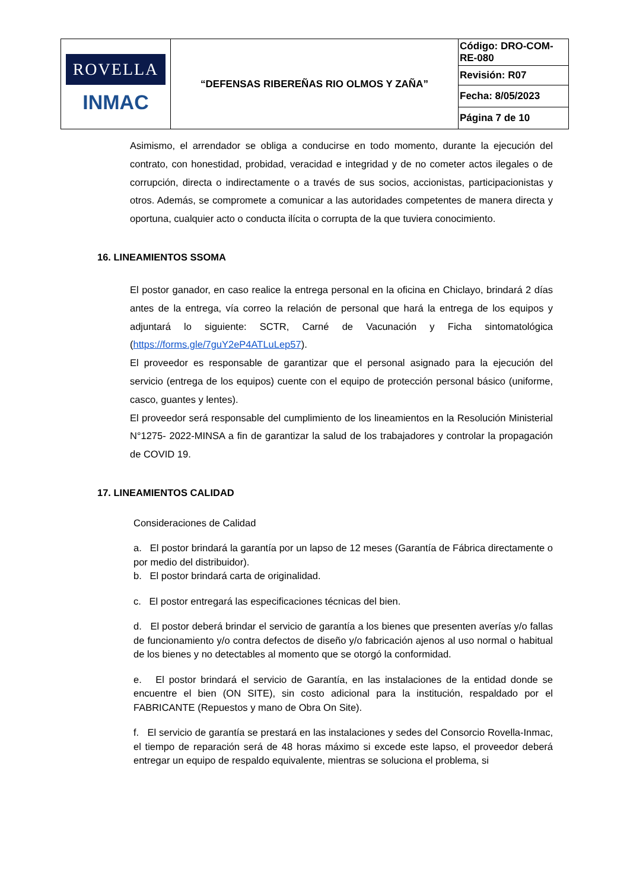| ROVELLA INMAC | “DEFENSAS RIBEREÑAS RIO OLMOS Y ZAÑA” | Código: DRO-COM-RE-080 |
| | | Revisión: R07 |
| | | Fecha: 8/05/2023 |
| | | Página 7 de 10 |
Asimismo, el arrendador se obliga a conducirse en todo momento, durante la ejecución del contrato, con honestidad, probidad, veracidad e integridad y de no cometer actos ilegales o de corrupción, directa o indirectamente o a través de sus socios, accionistas, participacionistas y otros. Además, se compromete a comunicar a las autoridades competentes de manera directa y oportuna, cualquier acto o conducta ilícita o corrupta de la que tuviera conocimiento.
16. LINEAMIENTOS SSOMA
El postor ganador, en caso realice la entrega personal en la oficina en Chiclayo, brindará 2 días antes de la entrega, vía correo la relación de personal que hará la entrega de los equipos y adjuntará lo siguiente: SCTR, Carné de Vacunación y Ficha sintomatológica (https://forms.gle/7guY2eP4ATLuLep57).
El proveedor es responsable de garantizar que el personal asignado para la ejecución del servicio (entrega de los equipos) cuente con el equipo de protección personal básico (uniforme, casco, guantes y lentes).
El proveedor será responsable del cumplimiento de los lineamientos en la Resolución Ministerial N°1275- 2022-MINSA a fin de garantizar la salud de los trabajadores y controlar la propagación de COVID 19.
17. LINEAMIENTOS CALIDAD
Consideraciones de Calidad
a. El postor brindará la garantía por un lapso de 12 meses (Garantía de Fábrica directamente o por medio del distribuidor).
b. El postor brindará carta de originalidad.
c. El postor entregará las especificaciones técnicas del bien.
d. El postor deberá brindar el servicio de garantía a los bienes que presenten averías y/o fallas de funcionamiento y/o contra defectos de diseño y/o fabricación ajenos al uso normal o habitual de los bienes y no detectables al momento que se otorgó la conformidad.
e. El postor brindará el servicio de Garantía, en las instalaciones de la entidad donde se encuentre el bien (ON SITE), sin costo adicional para la institución, respaldado por el FABRICANTE (Repuestos y mano de Obra On Site).
f. El servicio de garantía se prestará en las instalaciones y sedes del Consorcio Rovella-Inmac, el tiempo de reparación será de 48 horas máximo si excede este lapso, el proveedor deberá entregar un equipo de respaldo equivalente, mientras se soluciona el problema, si